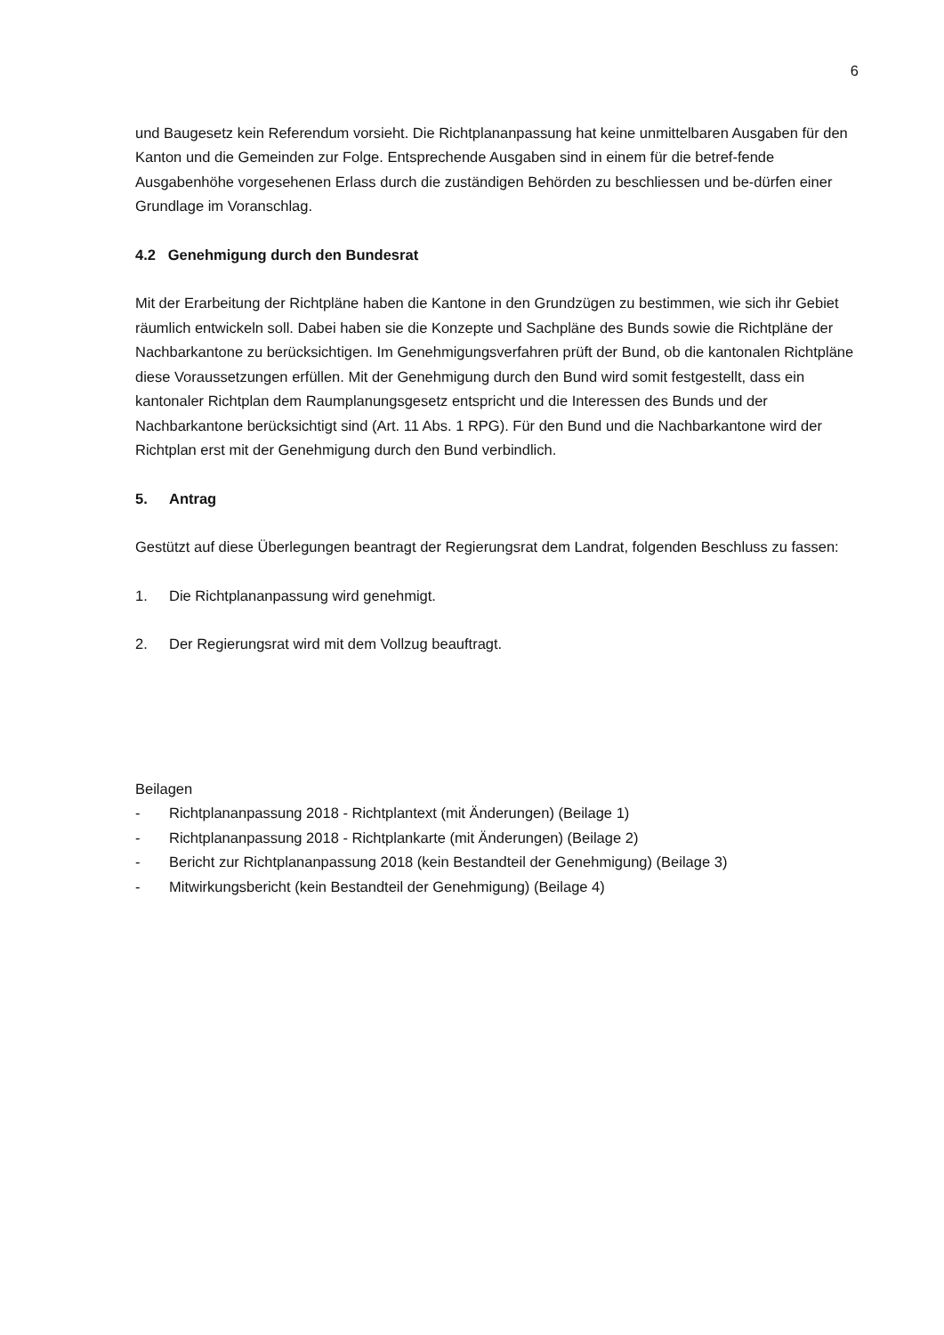6
und Baugesetz kein Referendum vorsieht. Die Richtplananpassung hat keine unmittelbaren Ausgaben für den Kanton und die Gemeinden zur Folge. Entsprechende Ausgaben sind in einem für die betref-fende Ausgabenhöhe vorgesehenen Erlass durch die zuständigen Behörden zu beschliessen und be-dürfen einer Grundlage im Voranschlag.
4.2 Genehmigung durch den Bundesrat
Mit der Erarbeitung der Richtpläne haben die Kantone in den Grundzügen zu bestimmen, wie sich ihr Gebiet räumlich entwickeln soll. Dabei haben sie die Konzepte und Sachpläne des Bunds sowie die Richtpläne der Nachbarkantone zu berücksichtigen. Im Genehmigungsverfahren prüft der Bund, ob die kantonalen Richtpläne diese Voraussetzungen erfüllen. Mit der Genehmigung durch den Bund wird somit festgestellt, dass ein kantonaler Richtplan dem Raumplanungsgesetz entspricht und die Interessen des Bunds und der Nachbarkantone berücksichtigt sind (Art. 11 Abs. 1 RPG). Für den Bund und die Nachbarkantone wird der Richtplan erst mit der Genehmigung durch den Bund verbindlich.
5. Antrag
Gestützt auf diese Überlegungen beantragt der Regierungsrat dem Landrat, folgenden Beschluss zu fassen:
1. Die Richtplananpassung wird genehmigt.
2. Der Regierungsrat wird mit dem Vollzug beauftragt.
Beilagen
- Richtplananpassung 2018 - Richtplantext (mit Änderungen) (Beilage 1)
- Richtplananpassung 2018 - Richtplankarte (mit Änderungen) (Beilage 2)
- Bericht zur Richtplananpassung 2018 (kein Bestandteil der Genehmigung) (Beilage 3)
- Mitwirkungsbericht (kein Bestandteil der Genehmigung) (Beilage 4)